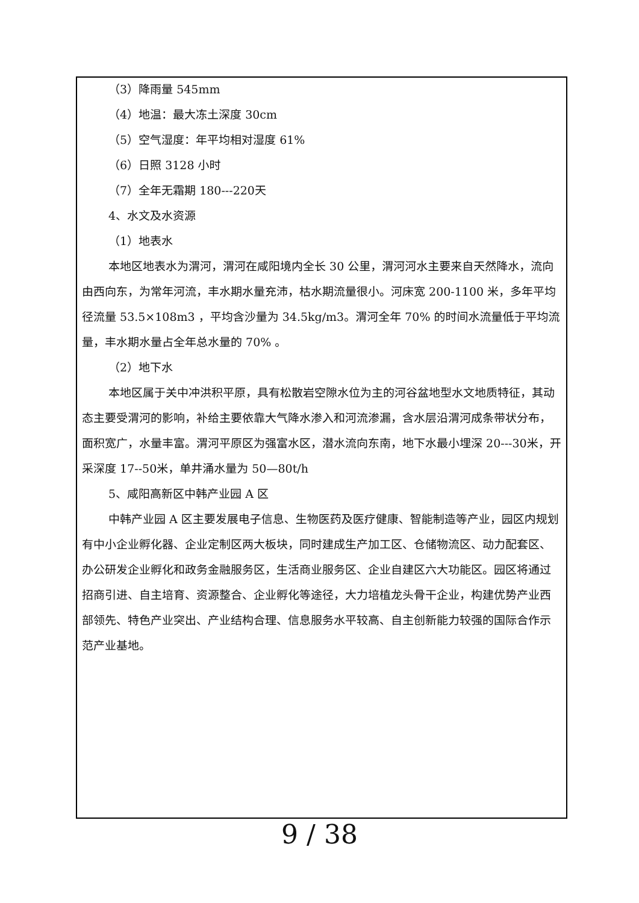（3）降雨量 545mm
（4）地温：最大冻土深度 30cm
（5）空气湿度：年平均相对湿度 61%
（6）日照 3128 小时
（7）全年无霜期 180---220天
4、水文及水资源
（1）地表水
本地区地表水为渭河，渭河在咸阳境内全长 30 公里，渭河河水主要来自天然降水，流向由西向东，为常年河流，丰水期水量充沛，枯水期流量很小。河床宽 200-1100 米，多年平均径流量 53.5×108m3 ，平均含沙量为 34.5kg/m3。渭河全年 70% 的时间水流量低于平均流量，丰水期水量占全年总水量的 70% 。
（2）地下水
本地区属于关中冲洪积平原，具有松散岩空隙水位为主的河谷盆地型水文地质特征，其动态主要受渭河的影响，补给主要依靠大气降水渗入和河流渗漏，含水层沿渭河成条带状分布，面积宽广，水量丰富。渭河平原区为强富水区，潜水流向东南，地下水最小埋深 20---30米，开采深度 17--50米，单井涌水量为 50—80t/h
5、咸阳高新区中韩产业园 A 区
中韩产业园 A 区主要发展电子信息、生物医药及医疗健康、智能制造等产业，园区内规划有中小企业孵化器、企业定制区两大板块，同时建成生产加工区、仓储物流区、动力配套区、办公研发企业孵化和政务金融服务区，生活商业服务区、企业自建区六大功能区。园区将通过招商引进、自主培育、资源整合、企业孵化等途径，大力培植龙头骨干企业，构建优势产业西部领先、特色产业突出、产业结构合理、信息服务水平较高、自主创新能力较强的国际合作示范产业基地。
9 / 38